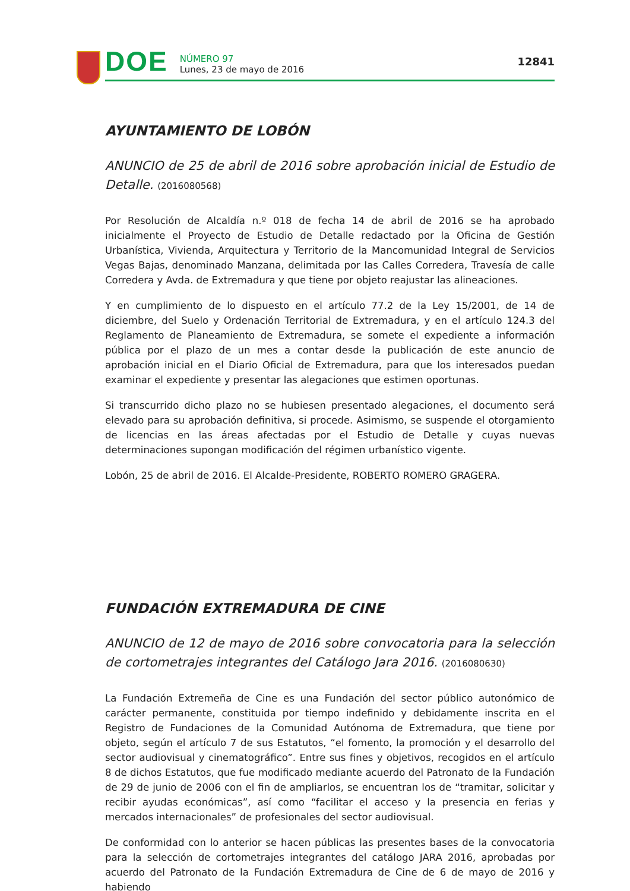DOE
NÚMERO 97
Lunes, 23 de mayo de 2016
12841
AYUNTAMIENTO DE LOBÓN
ANUNCIO de 25 de abril de 2016 sobre aprobación inicial de Estudio de Detalle. (2016080568)
Por Resolución de Alcaldía n.º 018 de fecha 14 de abril de 2016 se ha aprobado inicialmente el Proyecto de Estudio de Detalle redactado por la Oficina de Gestión Urbanística, Vivienda, Arquitectura y Territorio de la Mancomunidad Integral de Servicios Vegas Bajas, denominado Manzana, delimitada por las Calles Corredera, Travesía de calle Corredera y Avda. de Extremadura y que tiene por objeto reajustar las alineaciones.
Y en cumplimiento de lo dispuesto en el artículo 77.2 de la Ley 15/2001, de 14 de diciembre, del Suelo y Ordenación Territorial de Extremadura, y en el artículo 124.3 del Reglamento de Planeamiento de Extremadura, se somete el expediente a información pública por el plazo de un mes a contar desde la publicación de este anuncio de aprobación inicial en el Diario Oficial de Extremadura, para que los interesados puedan examinar el expediente y presentar las alegaciones que estimen oportunas.
Si transcurrido dicho plazo no se hubiesen presentado alegaciones, el documento será elevado para su aprobación definitiva, si procede. Asimismo, se suspende el otorgamiento de licencias en las áreas afectadas por el Estudio de Detalle y cuyas nuevas determinaciones supongan modificación del régimen urbanístico vigente.
Lobón, 25 de abril de 2016. El Alcalde-Presidente, ROBERTO ROMERO GRAGERA.
FUNDACIÓN EXTREMADURA DE CINE
ANUNCIO de 12 de mayo de 2016 sobre convocatoria para la selección de cortometrajes integrantes del Catálogo Jara 2016. (2016080630)
La Fundación Extremeña de Cine es una Fundación del sector público autonómico de carácter permanente, constituida por tiempo indefinido y debidamente inscrita en el Registro de Fundaciones de la Comunidad Autónoma de Extremadura, que tiene por objeto, según el artículo 7 de sus Estatutos, “el fomento, la promoción y el desarrollo del sector audiovisual y cinematográfico”. Entre sus fines y objetivos, recogidos en el artículo 8 de dichos Estatutos, que fue modificado mediante acuerdo del Patronato de la Fundación de 29 de junio de 2006 con el fin de ampliarlos, se encuentran los de “tramitar, solicitar y recibir ayudas económicas”, así como “facilitar el acceso y la presencia en ferias y mercados internacionales” de profesionales del sector audiovisual.
De conformidad con lo anterior se hacen públicas las presentes bases de la convocatoria para la selección de cortometrajes integrantes del catálogo JARA 2016, aprobadas por acuerdo del Patronato de la Fundación Extremadura de Cine de 6 de mayo de 2016 y habiendo